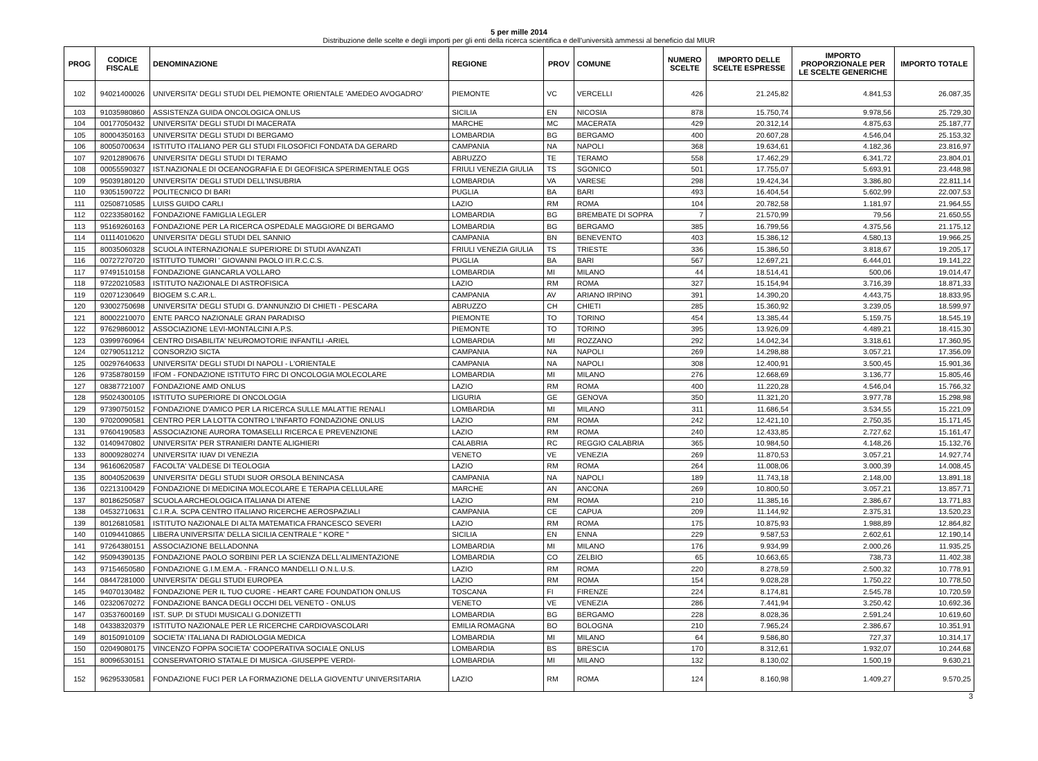5 per mille 2014
Distribuzione delle scelte e degli importi per gli enti della ricerca scientifica e dell'università ammessi al beneficio dal MIUR
| PROG | CODICE FISCALE | DENOMINAZIONE | REGIONE | PROV | COMUNE | NUMERO SCELTE | IMPORTO DELLE SCELTE ESPRESSE | IMPORTO PROPORZIONALE PER LE SCELTE GENERICHE | IMPORTO TOTALE |
| --- | --- | --- | --- | --- | --- | --- | --- | --- | --- |
| 102 | 94021400026 | UNIVERSITA' DEGLI STUDI DEL PIEMONTE ORIENTALE 'AMEDEO AVOGADRO' | PIEMONTE | VC | VERCELLI | 426 | 21.245,82 | 4.841,53 | 26.087,35 |
| 103 | 91035980860 | ASSISTENZA GUIDA ONCOLOGICA ONLUS | SICILIA | EN | NICOSIA | 878 | 15.750,74 | 9.978,56 | 25.729,30 |
| 104 | 00177050432 | UNIVERSITA' DEGLI STUDI DI MACERATA | MARCHE | MC | MACERATA | 429 | 20.312,14 | 4.875,63 | 25.187,77 |
| 105 | 80004350163 | UNIVERSITA' DEGLI STUDI DI BERGAMO | LOMBARDIA | BG | BERGAMO | 400 | 20.607,28 | 4.546,04 | 25.153,32 |
| 106 | 80050700634 | ISTITUTO ITALIANO PER GLI STUDI FILOSOFICI FONDATA DA GERARD | CAMPANIA | NA | NAPOLI | 368 | 19.634,61 | 4.182,36 | 23.816,97 |
| 107 | 92012890676 | UNIVERSITA' DEGLI STUDI DI TERAMO | ABRUZZO | TE | TERAMO | 558 | 17.462,29 | 6.341,72 | 23.804,01 |
| 108 | 00055590327 | IST.NAZIONALE DI OCEANOGRAFIA E DI GEOFISICA SPERIMENTALE OGS | FRIULI VENEZIA GIULIA | TS | SGONICO | 501 | 17.755,07 | 5.693,91 | 23.448,98 |
| 109 | 95039180120 | UNIVERSITA' DEGLI STUDI DELL'INSUBRIA | LOMBARDIA | VA | VARESE | 298 | 19.424,34 | 3.386,80 | 22.811,14 |
| 110 | 93051590722 | POLITECNICO DI BARI | PUGLIA | BA | BARI | 493 | 16.404,54 | 5.602,99 | 22.007,53 |
| 111 | 02508710585 | LUISS GUIDO CARLI | LAZIO | RM | ROMA | 104 | 20.782,58 | 1.181,97 | 21.964,55 |
| 112 | 02233580162 | FONDAZIONE FAMIGLIA LEGLER | LOMBARDIA | BG | BREMBATE DI SOPRA | 7 | 21.570,99 | 79,56 | 21.650,55 |
| 113 | 95169260163 | FONDAZIONE PER LA RICERCA OSPEDALE MAGGIORE DI BERGAMO | LOMBARDIA | BG | BERGAMO | 385 | 16.799,56 | 4.375,56 | 21.175,12 |
| 114 | 01114010620 | UNIVERSITA' DEGLI STUDI DEL SANNIO | CAMPANIA | BN | BENEVENTO | 403 | 15.386,12 | 4.580,13 | 19.966,25 |
| 115 | 80035060328 | SCUOLA INTERNAZIONALE SUPERIORE DI STUDI AVANZATI | FRIULI VENEZIA GIULIA | TS | TRIESTE | 336 | 15.386,50 | 3.818,67 | 19.205,17 |
| 116 | 00727270720 | ISTITUTO TUMORI ' GIOVANNI PAOLO II'I.R.C.C.S. | PUGLIA | BA | BARI | 567 | 12.697,21 | 6.444,01 | 19.141,22 |
| 117 | 97491510158 | FONDAZIONE GIANCARLA VOLLARO | LOMBARDIA | MI | MILANO | 44 | 18.514,41 | 500,06 | 19.014,47 |
| 118 | 97220210583 | ISTITUTO NAZIONALE DI ASTROFISICA | LAZIO | RM | ROMA | 327 | 15.154,94 | 3.716,39 | 18.871,33 |
| 119 | 02071230649 | BIOGEM S.C.AR.L. | CAMPANIA | AV | ARIANO IRPINO | 391 | 14.390,20 | 4.443,75 | 18.833,95 |
| 120 | 93002750698 | UNIVERSITA' DEGLI STUDI G. D'ANNUNZIO DI CHIETI - PESCARA | ABRUZZO | CH | CHIETI | 285 | 15.360,92 | 3.239,05 | 18.599,97 |
| 121 | 80002210070 | ENTE PARCO NAZIONALE GRAN PARADISO | PIEMONTE | TO | TORINO | 454 | 13.385,44 | 5.159,75 | 18.545,19 |
| 122 | 97629860012 | ASSOCIAZIONE LEVI-MONTALCINI A.P.S. | PIEMONTE | TO | TORINO | 395 | 13.926,09 | 4.489,21 | 18.415,30 |
| 123 | 03999760964 | CENTRO DISABILITA' NEUROMOTORIE INFANTILI -ARIEL | LOMBARDIA | MI | ROZZANO | 292 | 14.042,34 | 3.318,61 | 17.360,95 |
| 124 | 02790511212 | CONSORZIO SICTA | CAMPANIA | NA | NAPOLI | 269 | 14.298,88 | 3.057,21 | 17.356,09 |
| 125 | 00297640633 | UNIVERSITA' DEGLI STUDI DI NAPOLI - L'ORIENTALE | CAMPANIA | NA | NAPOLI | 308 | 12.400,91 | 3.500,45 | 15.901,36 |
| 126 | 97358780159 | IFOM - FONDAZIONE ISTITUTO FIRC DI ONCOLOGIA MOLECOLARE | LOMBARDIA | MI | MILANO | 276 | 12.668,69 | 3.136,77 | 15.805,46 |
| 127 | 08387721007 | FONDAZIONE AMD ONLUS | LAZIO | RM | ROMA | 400 | 11.220,28 | 4.546,04 | 15.766,32 |
| 128 | 95024300105 | ISTITUTO SUPERIORE DI ONCOLOGIA | LIGURIA | GE | GENOVA | 350 | 11.321,20 | 3.977,78 | 15.298,98 |
| 129 | 97390750152 | FONDAZIONE D'AMICO PER LA RICERCA SULLE MALATTIE RENALI | LOMBARDIA | MI | MILANO | 311 | 11.686,54 | 3.534,55 | 15.221,09 |
| 130 | 97020090581 | CENTRO PER LA LOTTA CONTRO L'INFARTO FONDAZIONE ONLUS | LAZIO | RM | ROMA | 242 | 12.421,10 | 2.750,35 | 15.171,45 |
| 131 | 97604190583 | ASSOCIAZIONE AURORA TOMASELLI RICERCA E PREVENZIONE | LAZIO | RM | ROMA | 240 | 12.433,85 | 2.727,62 | 15.161,47 |
| 132 | 01409470802 | UNIVERSITA' PER STRANIERI DANTE ALIGHIERI | CALABRIA | RC | REGGIO CALABRIA | 365 | 10.984,50 | 4.148,26 | 15.132,76 |
| 133 | 80009280274 | UNIVERSITA' IUAV DI VENEZIA | VENETO | VE | VENEZIA | 269 | 11.870,53 | 3.057,21 | 14.927,74 |
| 134 | 96160620587 | FACOLTA' VALDESE DI TEOLOGIA | LAZIO | RM | ROMA | 264 | 11.008,06 | 3.000,39 | 14.008,45 |
| 135 | 80040520639 | UNIVERSITA' DEGLI STUDI SUOR ORSOLA BENINCASA | CAMPANIA | NA | NAPOLI | 189 | 11.743,18 | 2.148,00 | 13.891,18 |
| 136 | 02213100429 | FONDAZIONE DI MEDICINA MOLECOLARE E TERAPIA CELLULARE | MARCHE | AN | ANCONA | 269 | 10.800,50 | 3.057,21 | 13.857,71 |
| 137 | 80186250587 | SCUOLA ARCHEOLOGICA ITALIANA DI ATENE | LAZIO | RM | ROMA | 210 | 11.385,16 | 2.386,67 | 13.771,83 |
| 138 | 04532710631 | C.I.R.A. SCPA CENTRO ITALIANO RICERCHE AEROSPAZIALI | CAMPANIA | CE | CAPUA | 209 | 11.144,92 | 2.375,31 | 13.520,23 |
| 139 | 80126810581 | ISTITUTO NAZIONALE DI ALTA MATEMATICA FRANCESCO SEVERI | LAZIO | RM | ROMA | 175 | 10.875,93 | 1.988,89 | 12.864,82 |
| 140 | 01094410865 | LIBERA UNIVERSITA' DELLA SICILIA CENTRALE " KORE " | SICILIA | EN | ENNA | 229 | 9.587,53 | 2.602,61 | 12.190,14 |
| 141 | 97264380151 | ASSOCIAZIONE BELLADONNA | LOMBARDIA | MI | MILANO | 176 | 9.934,99 | 2.000,26 | 11.935,25 |
| 142 | 95094390135 | FONDAZIONE PAOLO SORBINI PER LA SCIENZA DELL'ALIMENTAZIONE | LOMBARDIA | CO | ZELBIO | 65 | 10.663,65 | 738,73 | 11.402,38 |
| 143 | 97154650580 | FONDAZIONE G.I.M.EM.A. - FRANCO MANDELLI O.N.L.U.S. | LAZIO | RM | ROMA | 220 | 8.278,59 | 2.500,32 | 10.778,91 |
| 144 | 08447281000 | UNIVERSITA' DEGLI STUDI EUROPEA | LAZIO | RM | ROMA | 154 | 9.028,28 | 1.750,22 | 10.778,50 |
| 145 | 94070130482 | FONDAZIONE PER IL TUO CUORE - HEART CARE FOUNDATION ONLUS | TOSCANA | FI | FIRENZE | 224 | 8.174,81 | 2.545,78 | 10.720,59 |
| 146 | 02320670272 | FONDAZIONE BANCA DEGLI OCCHI DEL VENETO - ONLUS | VENETO | VE | VENEZIA | 286 | 7.441,94 | 3.250,42 | 10.692,36 |
| 147 | 03537600169 | IST. SUP. DI STUDI MUSICALI G.DONIZETTI | LOMBARDIA | BG | BERGAMO | 228 | 8.028,36 | 2.591,24 | 10.619,60 |
| 148 | 04338320379 | ISTITUTO NAZIONALE PER LE RICERCHE CARDIOVASCOLARI | EMILIA ROMAGNA | BO | BOLOGNA | 210 | 7.965,24 | 2.386,67 | 10.351,91 |
| 149 | 80150910109 | SOCIETA' ITALIANA DI RADIOLOGIA MEDICA | LOMBARDIA | MI | MILANO | 64 | 9.586,80 | 727,37 | 10.314,17 |
| 150 | 02049080175 | VINCENZO FOPPA SOCIETA' COOPERATIVA SOCIALE ONLUS | LOMBARDIA | BS | BRESCIA | 170 | 8.312,61 | 1.932,07 | 10.244,68 |
| 151 | 80096530151 | CONSERVATORIO STATALE DI MUSICA -GIUSEPPE VERDI- | LOMBARDIA | MI | MILANO | 132 | 8.130,02 | 1.500,19 | 9.630,21 |
| 152 | 96295330581 | FONDAZIONE FUCI PER LA FORMAZIONE DELLA GIOVENTU' UNIVERSITARIA | LAZIO | RM | ROMA | 124 | 8.160,98 | 1.409,27 | 9.570,25 |
3